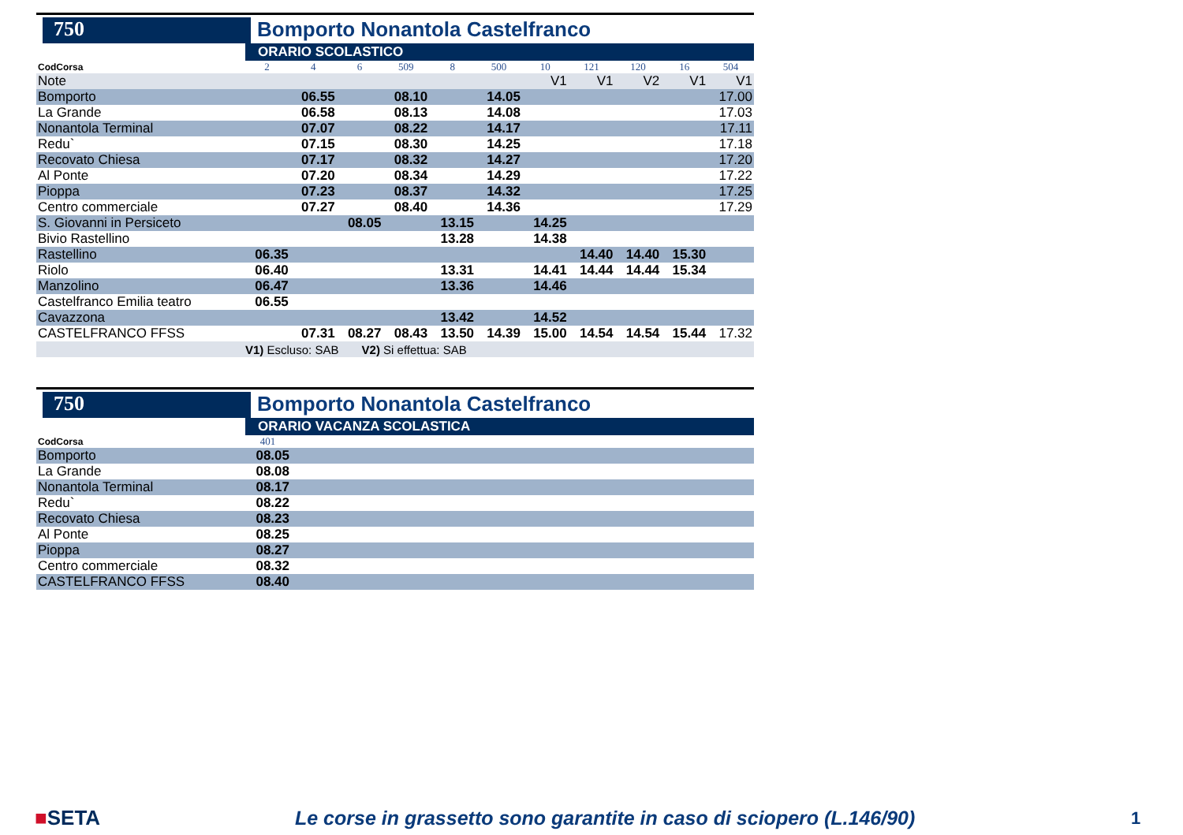750
Bomporto Nonantola Castelfranco
ORARIO SCOLASTICO
| CodCorsa | 2 | 4 | 6 | 509 | 8 | 500 | 10 | 121 | 120 | 16 | 504 |
| Note | | | | | | | V1 | V1 | V2 | V1 | V1 |
| Bomporto | | 06.55 | | 08.10 | | 14.05 | | | | | 17.00 |
| La Grande | | 06.58 | | 08.13 | | 14.08 | | | | | 17.03 |
| Nonantola Terminal | | 07.07 | | 08.22 | | 14.17 | | | | | 17.11 |
| Redu` | | 07.15 | | 08.30 | | 14.25 | | | | | 17.18 |
| Recovato Chiesa | | 07.17 | | 08.32 | | 14.27 | | | | | 17.20 |
| Al Ponte | | 07.20 | | 08.34 | | 14.29 | | | | | 17.22 |
| Pioppa | | 07.23 | | 08.37 | | 14.32 | | | | | 17.25 |
| Centro commerciale | | 07.27 | | 08.40 | | 14.36 | | | | | 17.29 |
| S. Giovanni in Persiceto | | | 08.05 | | 13.15 | | 14.25 | | | | |
| Bivio Rastellino | | | | | 13.28 | | 14.38 | | | | |
| Rastellino | 06.35 | | | | | | | 14.40 | 14.40 | 15.30 | |
| Riolo | 06.40 | | | | 13.31 | | 14.41 | 14.44 | 14.44 | 15.34 | |
| Manzolino | 06.47 | | | | 13.36 | | 14.46 | | | | |
| Castelfranco Emilia teatro | 06.55 | | | | | | | | | | |
| Cavazzona | | | | | 13.42 | | 14.52 | | | | |
| CASTELFRANCO FFSS | | 07.31 | 08.27 | 08.43 | 13.50 | 14.39 | 15.00 | 14.54 | 14.54 | 15.44 | 17.32 |
| | V1) Escluso: SAB V2) Si effettua: SAB | | | | | | | | | | |
750
Bomporto Nonantola Castelfranco
ORARIO VACANZA SCOLASTICA
| CodCorsa | 401 | |
| Bomporto | 08.05 | |
| La Grande | 08.08 | |
| Nonantola Terminal | 08.17 | |
| Redu` | 08.22 | |
| Recovato Chiesa | 08.23 | |
| Al Ponte | 08.25 | |
| Pioppa | 08.27 | |
| Centro commerciale | 08.32 | |
| CASTELFRANCO FFSS | 08.40 | |
■SETA Le corse in grassetto sono garantite in caso di sciopero (L.146/90) 1